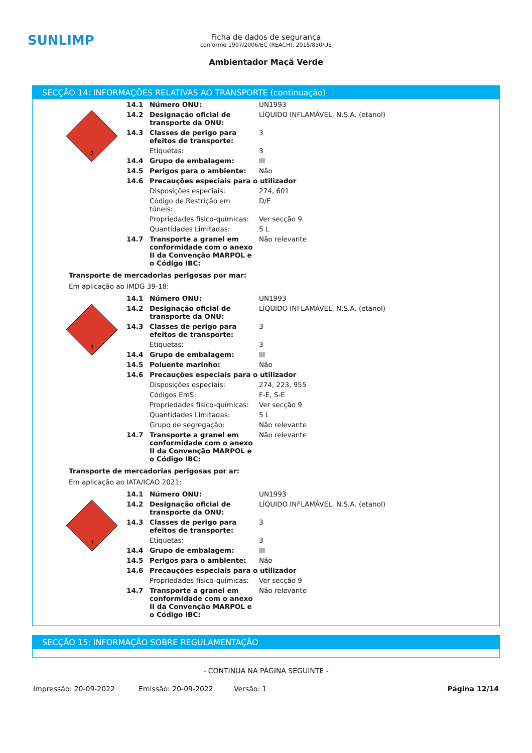SUNLIMP
Ficha de dados de segurança
conforme 1907/2006/EC (REACH), 2015/830/UE
Ambientador Maçã Verde
SECÇÃO 14: INFORMAÇÕES RELATIVAS AO TRANSPORTE (continuação)
3
| 14.1 | Número ONU: | UN1993 |
| 14.2 | Designação oficial de transporte da ONU: | LÍQUIDO INFLAMÁVEL, N.S.A. (etanol) |
| 14.3 | Classes de perigo para efeitos de transporte: | 3 |
| | Etiquetas: | 3 |
| 14.4 | Grupo de embalagem: | III |
| 14.5 | Perigos para o ambiente: | Não |
| 14.6 | Precauções especiais para o utilizador | |
| | Disposições especiais: | 274, 601 |
| | Código de Restrição em túneis: | D/E |
| | Propriedades físico-químicas: | Ver secção 9 |
| | Quantidades Limitadas: | 5 L |
| 14.7 | Transporte a granel em conformidade com o anexo II da Convenção MARPOL e o Código IBC: | Não relevante |
Transporte de mercadorias perigosas por mar:
Em aplicação ao IMDG 39-18:
3
| 14.1 | Número ONU: | UN1993 |
| 14.2 | Designação oficial de transporte da ONU: | LÍQUIDO INFLAMÁVEL, N.S.A. (etanol) |
| 14.3 | Classes de perigo para efeitos de transporte: | 3 |
| | Etiquetas: | 3 |
| 14.4 | Grupo de embalagem: | III |
| 14.5 | Poluente marinho: | Não |
| 14.6 | Precauções especiais para o utilizador | |
| | Disposições especiais: | 274, 223, 955 |
| | Códigos EmS: | F-E, S-E |
| | Propriedades físico-químicas: | Ver secção 9 |
| | Quantidades Limitadas: | 5 L |
| | Grupo de segregação: | Não relevante |
| 14.7 | Transporte a granel em conformidade com o anexo II da Convenção MARPOL e o Código IBC: | Não relevante |
Transporte de mercadorias perigosas por ar:
Em aplicação ao IATA/ICAO 2021:
3
| 14.1 | Número ONU: | UN1993 |
| 14.2 | Designação oficial de transporte da ONU: | LÍQUIDO INFLAMÁVEL, N.S.A. (etanol) |
| 14.3 | Classes de perigo para efeitos de transporte: | 3 |
| | Etiquetas: | 3 |
| 14.4 | Grupo de embalagem: | III |
| 14.5 | Perigos para o ambiente: | Não |
| 14.6 | Precauções especiais para o utilizador | |
| | Propriedades físico-químicas: | Ver secção 9 |
| 14.7 | Transporte a granel em conformidade com o anexo II da Convenção MARPOL e o Código IBC: | Não relevante |
SECÇÃO 15: INFORMAÇÃO SOBRE REGULAMENTAÇÃO
- CONTINUA NA PÁGINA SEGUINTE -
Impressão: 20-09-2022 Emissão: 20-09-2022 Versão: 1 Página 12/14